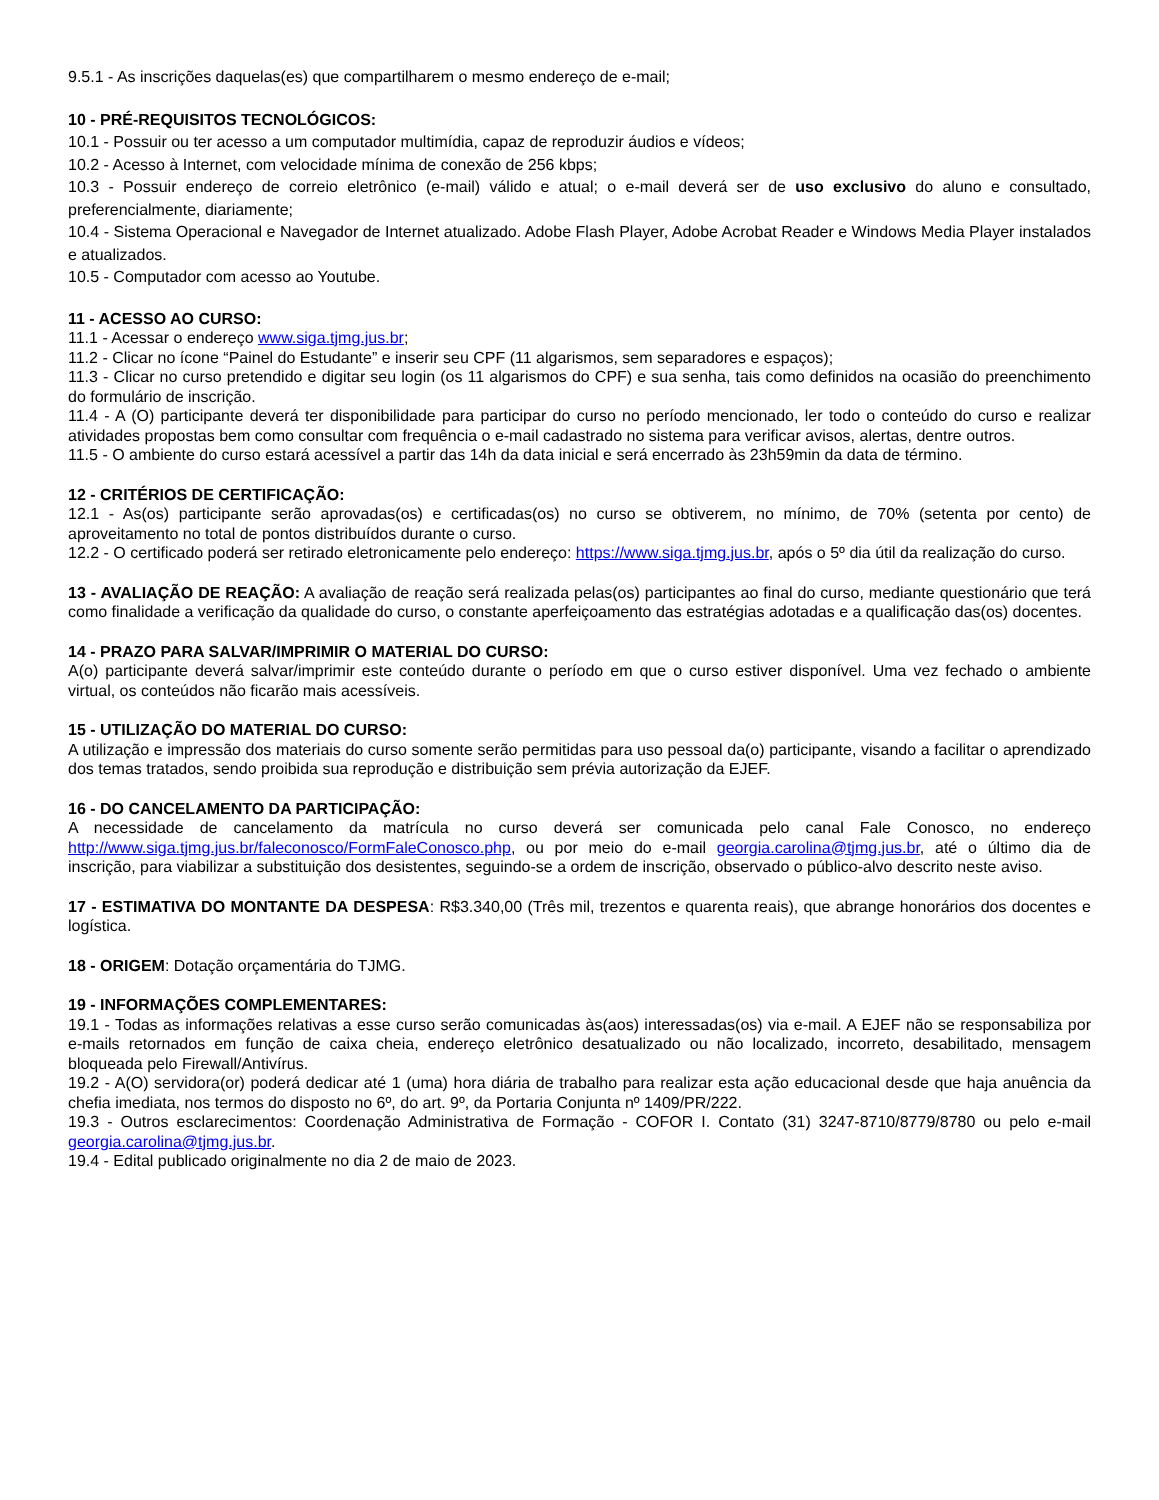9.5.1 - As inscrições daquelas(es) que compartilharem o mesmo endereço de e-mail;
10 - PRÉ-REQUISITOS TECNOLÓGICOS:
10.1 - Possuir ou ter acesso a um computador multimídia, capaz de reproduzir áudios e vídeos;
10.2 - Acesso à Internet, com velocidade mínima de conexão de 256 kbps;
10.3 - Possuir endereço de correio eletrônico (e-mail) válido e atual; o e-mail deverá ser de uso exclusivo do aluno e consultado, preferencialmente, diariamente;
10.4 - Sistema Operacional e Navegador de Internet atualizado. Adobe Flash Player, Adobe Acrobat Reader e Windows Media Player instalados e atualizados.
10.5 - Computador com acesso ao Youtube.
11 - ACESSO AO CURSO:
11.1 - Acessar o endereço www.siga.tjmg.jus.br;
11.2 - Clicar no ícone “Painel do Estudante” e inserir seu CPF (11 algarismos, sem separadores e espaços);
11.3 - Clicar no curso pretendido e digitar seu login (os 11 algarismos do CPF) e sua senha, tais como definidos na ocasião do preenchimento do formulário de inscrição.
11.4 - A (O) participante deverá ter disponibilidade para participar do curso no período mencionado, ler todo o conteúdo do curso e realizar atividades propostas bem como consultar com frequência o e-mail cadastrado no sistema para verificar avisos, alertas, dentre outros.
11.5 - O ambiente do curso estará acessível a partir das 14h da data inicial e será encerrado às 23h59min da data de término.
12 - CRITÉRIOS DE CERTIFICAÇÃO:
12.1 - As(os) participante serão aprovadas(os) e certificadas(os) no curso se obtiverem, no mínimo, de 70% (setenta por cento) de aproveitamento no total de pontos distribuídos durante o curso.
12.2 - O certificado poderá ser retirado eletronicamente pelo endereço: https://www.siga.tjmg.jus.br, após o 5º dia útil da realização do curso.
13 - AVALIAÇÃO DE REAÇÃO: A avaliação de reação será realizada pelas(os) participantes ao final do curso, mediante questionário que terá como finalidade a verificação da qualidade do curso, o constante aperfeiçoamento das estratégias adotadas e a qualificação das(os) docentes.
14 - PRAZO PARA SALVAR/IMPRIMIR O MATERIAL DO CURSO:
A(o) participante deverá salvar/imprimir este conteúdo durante o período em que o curso estiver disponível. Uma vez fechado o ambiente virtual, os conteúdos não ficarão mais acessíveis.
15 - UTILIZAÇÃO DO MATERIAL DO CURSO:
A utilização e impressão dos materiais do curso somente serão permitidas para uso pessoal da(o) participante, visando a facilitar o aprendizado dos temas tratados, sendo proibida sua reprodução e distribuição sem prévia autorização da EJEF.
16 - DO CANCELAMENTO DA PARTICIPAÇÃO:
A necessidade de cancelamento da matrícula no curso deverá ser comunicada pelo canal Fale Conosco, no endereço http://www.siga.tjmg.jus.br/faleconosco/FormFaleConosco.php, ou por meio do e-mail georgia.carolina@tjmg.jus.br, até o último dia de inscrição, para viabilizar a substituição dos desistentes, seguindo-se a ordem de inscrição, observado o público-alvo descrito neste aviso.
17 - ESTIMATIVA DO MONTANTE DA DESPESA: R$3.340,00 (Três mil, trezentos e quarenta reais), que abrange honorários dos docentes e logística.
18 - ORIGEM: Dotação orçamentária do TJMG.
19 - INFORMAÇÕES COMPLEMENTARES:
19.1 - Todas as informações relativas a esse curso serão comunicadas às(aos) interessadas(os) via e-mail. A EJEF não se responsabiliza por e-mails retornados em função de caixa cheia, endereço eletrônico desatualizado ou não localizado, incorreto, desabilitado, mensagem bloqueada pelo Firewall/Antivírus.
19.2 - A(O) servidora(or) poderá dedicar até 1 (uma) hora diária de trabalho para realizar esta ação educacional desde que haja anuência da chefia imediata, nos termos do disposto no 6º, do art. 9º, da Portaria Conjunta nº 1409/PR/222.
19.3 - Outros esclarecimentos: Coordenação Administrativa de Formação - COFOR I. Contato (31) 3247-8710/8779/8780 ou pelo e-mail georgia.carolina@tjmg.jus.br.
19.4 - Edital publicado originalmente no dia 2 de maio de 2023.